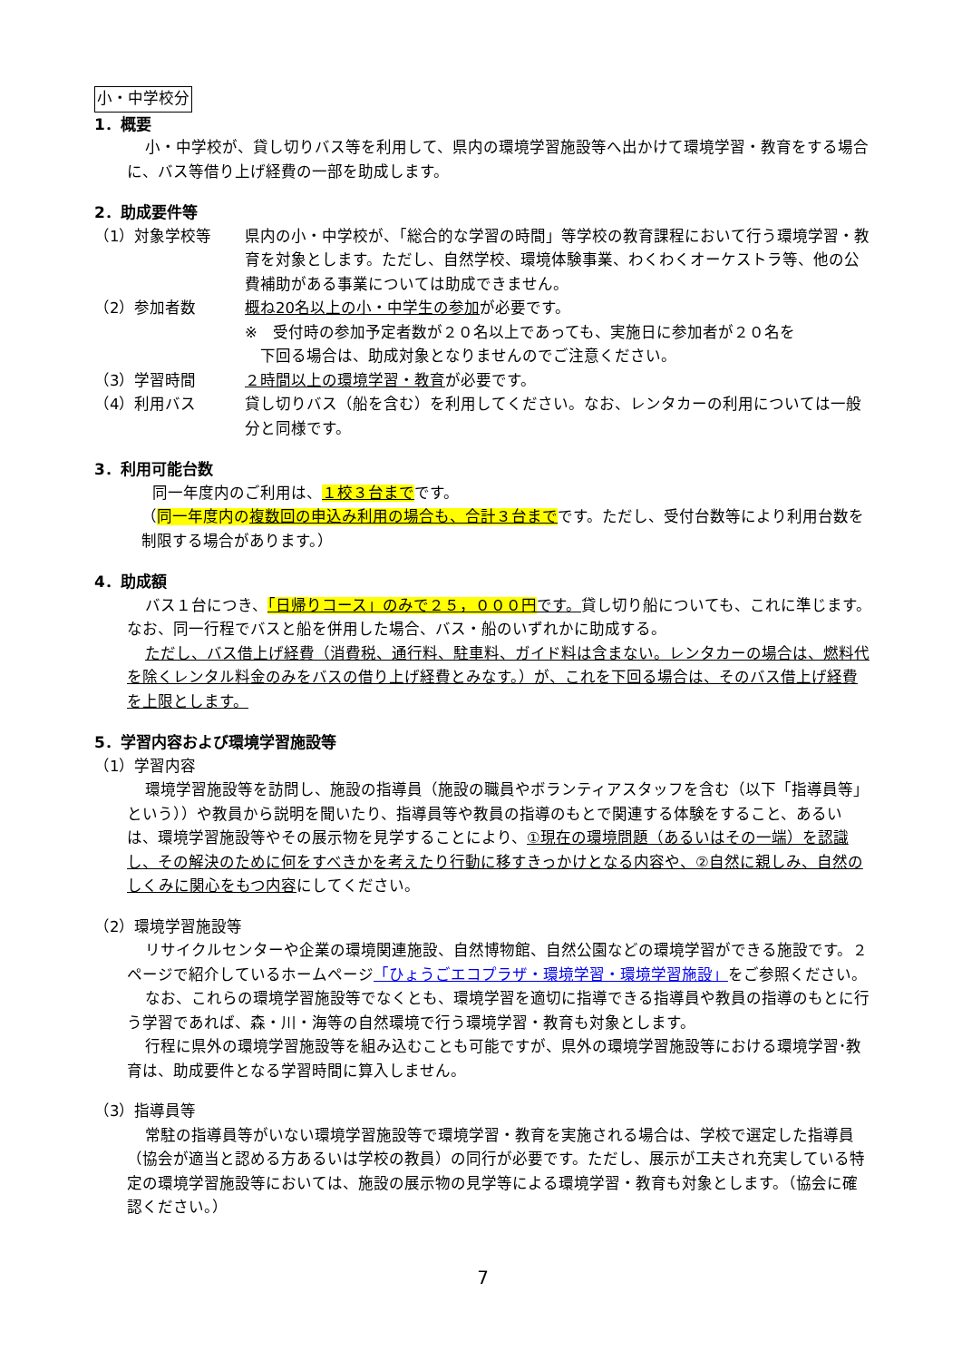小・中学校分
1．概要
小・中学校が、貸し切りバス等を利用して、県内の環境学習施設等へ出かけて環境学習・教育をする場合に、バス等借り上げ経費の一部を助成します。
2．助成要件等
（1）対象学校等 県内の小・中学校が、「総合的な学習の時間」等学校の教育課程において行う環境学習・教育を対象とします。ただし、自然学校、環境体験事業、わくわくオーケストラ等、他の公費補助がある事業については助成できません。
（2）参加者数 概ね20名以上の小・中学生の参加が必要です。
※　受付時の参加予定者数が２０名以上であっても、実施日に参加者が２０名を
　下回る場合は、助成対象となりませんのでご注意ください。
（3）学習時間 ２時間以上の環境学習・教育が必要です。
（4）利用バス 貸し切りバス（船を含む）を利用してください。なお、レンタカーの利用については一般分と同様です。
3．利用可能台数
同一年度内のご利用は、１校３台までです。
（同一年度内の複数回の申込み利用の場合も、合計３台までです。ただし、受付台数等により利用台数を制限する場合があります。）
4．助成額
バス１台につき、「日帰りコース」のみで２５，０００円 です。貸し切り船についても、これに準じます。なお、同一行程でバスと船を併用した場合、バス・船のいずれかに助成する。
ただし、バス借上げ経費（消費税、通行料、駐車料、ガイド料は含まない。レンタカーの場合は、燃料代を除くレンタル料金のみをバスの借り上げ経費とみなす。）が、これを下回る場合は、そのバス借上げ経費を上限とします。
5．学習内容および環境学習施設等
（1）学習内容
環境学習施設等を訪問し、施設の指導員（施設の職員やボランティアスタッフを含む（以下「指導員等」という））や教員から説明を聞いたり、指導員等や教員の指導のもとで関連する体験をすること、あるいは、環境学習施設等やその展示物を見学することにより、①現在の環境問題（あるいはその一端）を認識し、その解決のために何をすべきかを考えたり行動に移すきっかけとなる内容や、②自然に親しみ、自然のしくみに関心をもつ内容にしてください。
（2）環境学習施設等
リサイクルセンターや企業の環境関連施設、自然博物館、自然公園などの環境学習ができる施設です。２ページで紹介しているホームページ「ひょうごエコプラザ・環境学習・環境学習施設」をご参照ください。
なお、これらの環境学習施設等でなくとも、環境学習を適切に指導できる指導員や教員の指導のもとに行う学習であれば、森・川・海等の自然環境で行う環境学習・教育も対象とします。
行程に県外の環境学習施設等を組み込むことも可能ですが、県外の環境学習施設等における環境学習･教育は、助成要件となる学習時間に算入しません。
（3）指導員等
常駐の指導員等がいない環境学習施設等で環境学習・教育を実施される場合は、学校で選定した指導員（協会が適当と認める方あるいは学校の教員）の同行が必要です。ただし、展示が工夫され充実している特定の環境学習施設等においては、施設の展示物の見学等による環境学習・教育も対象とします。（協会に確認ください。）
7